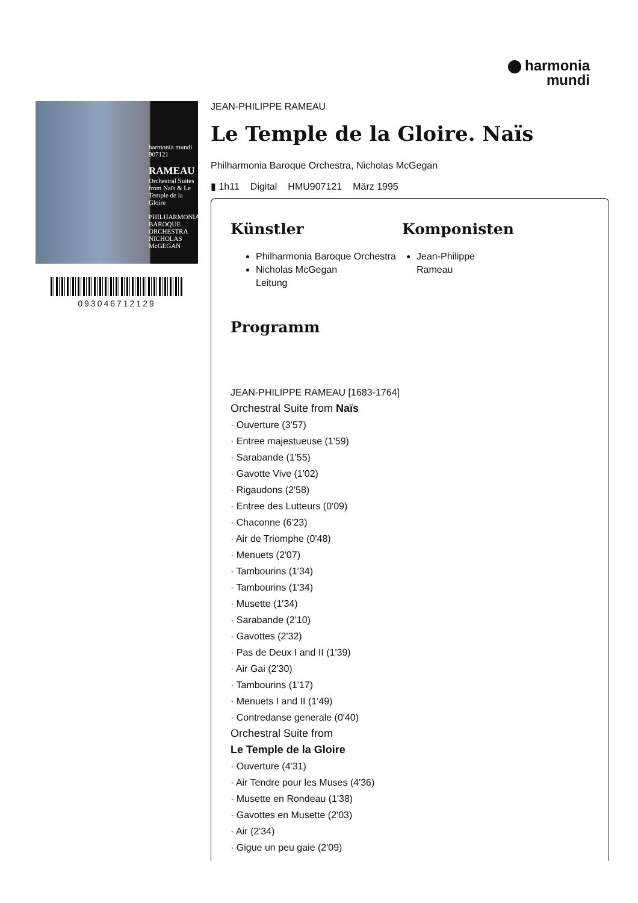harmonia
mundi
harmonia mundi 907121
RAMEAU
Orchestral Suites from Naïs & Le Temple de la Gloire
PHILHARMONIA BAROQUE ORCHESTRA
NICHOLAS McGEGAN
093046712129
JEAN-PHILIPPE RAMEAU
Le Temple de la Gloire. Naïs
Philharmonia Baroque Orchestra, Nicholas McGegan
▮ 1h11 Digital HMU907121 März 1995
Künstler
Philharmonia Baroque Orchestra
Nicholas McGegan
Leitung
Komponisten
Jean-Philippe
Rameau
Programm
JEAN-PHILIPPE RAMEAU [1683-1764]
Orchestral Suite from Naïs
· Ouverture (3'57)
· Entree majestueuse (1'59)
· Sarabande (1'55)
· Gavotte Vive (1'02)
· Rigaudons (2'58)
· Entree des Lutteurs (0'09)
· Chaconne (6'23)
· Air de Triomphe (0'48)
· Menuets (2'07)
· Tambourins (1'34)
· Tambourins (1'34)
· Musette (1'34)
· Sarabande (2'10)
· Gavottes (2'32)
· Pas de Deux I and II (1'39)
· Air Gai (2'30)
· Tambourins (1'17)
· Menuets I and II (1'49)
· Contredanse generale (0'40)
Orchestral Suite from
Le Temple de la Gloire
· Ouverture (4'31)
· Air Tendre pour les Muses (4'36)
· Musette en Rondeau (1'38)
· Gavottes en Musette (2'03)
· Air (2'34)
· Gigue un peu gaie (2'09)